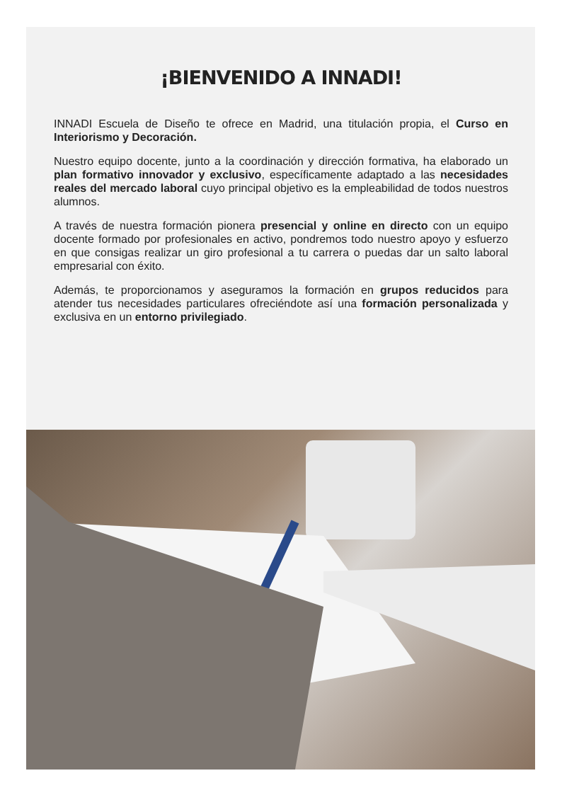¡BIENVENIDO A INNADI!
INNADI Escuela de Diseño te ofrece en Madrid, una titulación propia, el Curso en Interiorismo y Decoración.
Nuestro equipo docente, junto a la coordinación y dirección formativa, ha elaborado un plan formativo innovador y exclusivo, específicamente adaptado a las necesidades reales del mercado laboral cuyo principal objetivo es la empleabilidad de todos nuestros alumnos.
A través de nuestra formación pionera presencial y online en directo con un equipo docente formado por profesionales en activo, pondremos todo nuestro apoyo y esfuerzo en que consigas realizar un giro profesional a tu carrera o puedas dar un salto laboral empresarial con éxito.
Además, te proporcionamos y aseguramos la formación en grupos reducidos para atender tus necesidades particulares ofreciéndote así una formación personalizada y exclusiva en un entorno privilegiado.